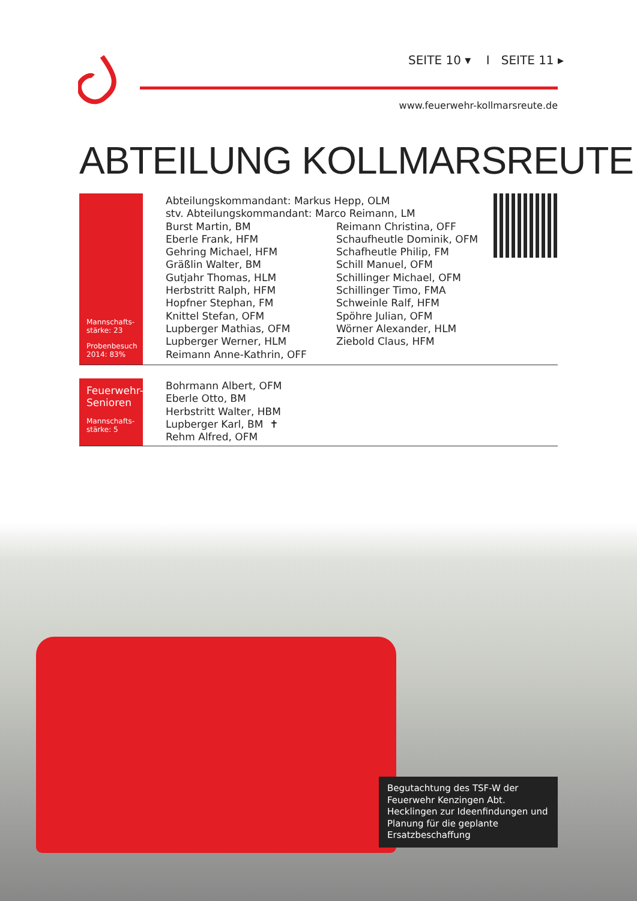SEITE 10 ▾ I SEITE 11 ▸
www.feuerwehr-kollmarsreute.de
ABTEILUNG KOLLMARSREUTE
Mannschafts-
stärke: 23
Probenbesuch
2014: 83%
Abteilungskommandant: Markus Hepp, OLM
stv. Abteilungskommandant: Marco Reimann, LM
Burst Martin, BM
Eberle Frank, HFM
Gehring Michael, HFM
Gräßlin Walter, BM
Gutjahr Thomas, HLM
Herbstritt Ralph, HFM
Hopfner Stephan, FM
Knittel Stefan, OFM
Lupberger Mathias, OFM
Lupberger Werner, HLM
Reimann Anne-Kathrin, OFF
Reimann Christina, OFF
Schaufheutle Dominik, OFM
Schafheutle Philip, FM
Schill Manuel, OFM
Schillinger Michael, OFM
Schillinger Timo, FMA
Schweinle Ralf, HFM
Spöhre Julian, OFM
Wörner Alexander, HLM
Ziebold Claus, HFM
Feuerwehr-
Senioren
Mannschafts-
stärke: 5
Bohrmann Albert, OFM
Eberle Otto, BM
Herbstritt Walter, HBM
Lupberger Karl, BM ✝
Rehm Alfred, OFM
Begutachtung des TSF-W der Feuerwehr Kenzingen Abt. Hecklingen zur Ideenfindungen und Planung für die geplante Ersatzbeschaffung